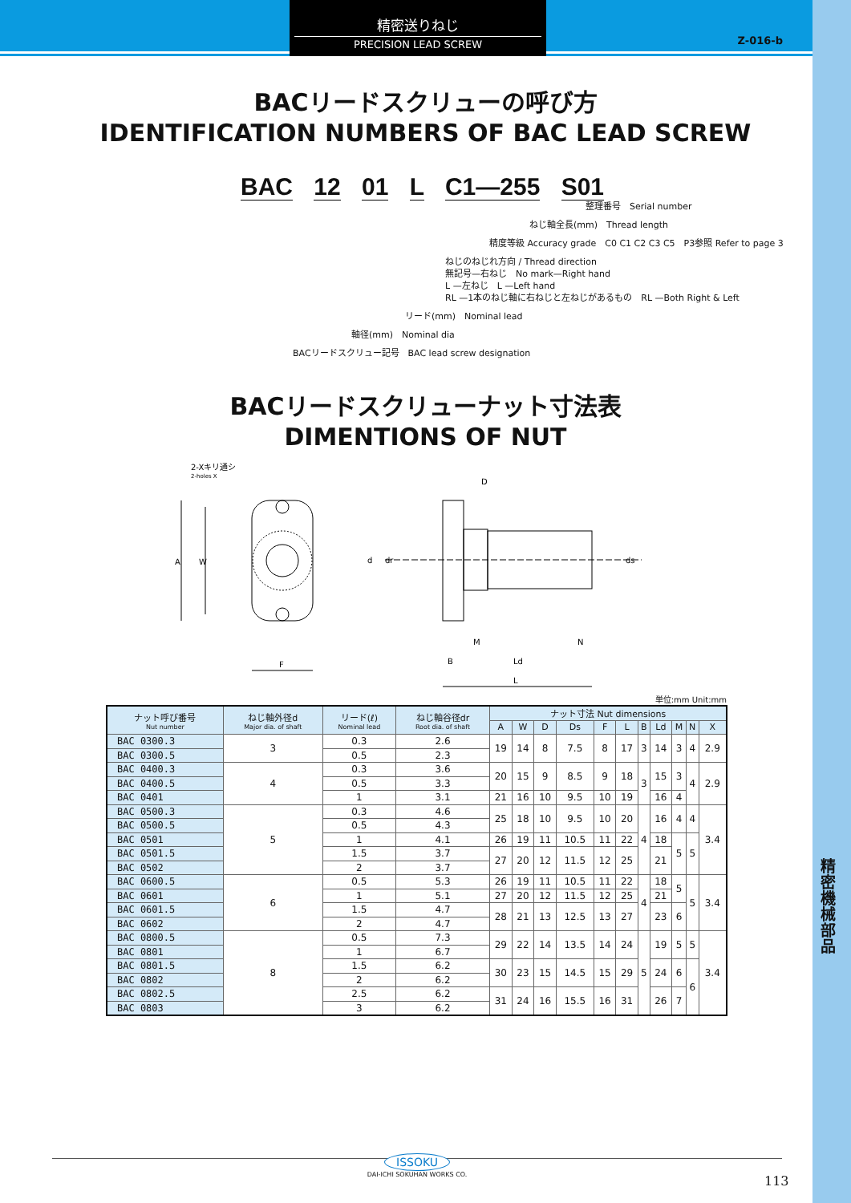精密送りねじ
PRECISION LEAD SCREW
Z-016-b
精密機械部品
BACリードスクリューの呼び方
IDENTIFICATION NUMBERS OF BAC LEAD SCREW
BAC 12 01 L C1—255 S01
整理番号　Serial number
ねじ軸全長(mm)　Thread length
精度等級 Accuracy grade　C0 C1 C2 C3 C5　P3参照 Refer to page 3
ねじのねじれ方向 / Thread direction
無記号—右ねじ　No mark—Right hand
L —左ねじ　L —Left hand
RL —1本のねじ軸に右ねじと左ねじがあるもの　RL —Both Right & Left
リード(mm)　Nominal lead
軸径(mm)　Nominal dia
BACリードスクリュー記号　BAC lead screw designation
BACリードスクリューナット寸法表
DIMENTIONS OF NUT
2-Xキリ通シ
2-holes X
A
W
F
D
d
dr
ds
M
N
B
Ld
L
単位:mm Unit:mm
| ナット呼び番号 Nut number | ねじ軸外径d Major dia. of shaft | リード(ℓ) Nominal lead | ねじ軸谷径dr Root dia. of shaft | ナット寸法 Nut dimensions | | | | | | | | | | |
| --- | --- | --- | --- | --- | --- | --- | --- | --- | --- | --- | --- | --- | --- | --- |
| | | | | A | W | D | Ds | F | L | B | Ld | M | N | X |
| BAC 0300.3 | 3 | 0.3 | 2.6 | 19 | 14 | 8 | 7.5 | 8 | 17 | 3 | 14 | 3 | 4 | 2.9 |
| BAC 0300.5 | | 0.5 | 2.3 | | | | | | | | | | | |
| BAC 0400.3 | 4 | 0.3 | 3.6 | 20 | 15 | 9 | 8.5 | 9 | 18 | 3 | 15 | 3 | 4 | 2.9 |
| BAC 0400.5 | | 0.5 | 3.3 | | | | | | | | | | | |
| BAC 0401 | | 1 | 3.1 | 21 | 16 | 10 | 9.5 | 10 | 19 | | 16 | 4 | | |
| BAC 0500.3 | 5 | 0.3 | 4.6 | 25 | 18 | 10 | 9.5 | 10 | 20 | 4 | 16 | 4 | 4 | 3.4 |
| BAC 0500.5 | | 0.5 | 4.3 | | | | | | | | | | | |
| BAC 0501 | | 1 | 4.1 | 26 | 19 | 11 | 10.5 | 11 | 22 | | 18 | 5 | 5 | |
| BAC 0501.5 | | 1.5 | 3.7 | 27 | 20 | 12 | 11.5 | 12 | 25 | | 21 | | | |
| BAC 0502 | | 2 | 3.7 | | | | | | | | | | | |
| BAC 0600.5 | 6 | 0.5 | 5.3 | 26 | 19 | 11 | 10.5 | 11 | 22 | 4 | 18 | 5 | 5 | 3.4 |
| BAC 0601 | | 1 | 5.1 | 27 | 20 | 12 | 11.5 | 12 | 25 | | 21 | | | |
| BAC 0601.5 | | 1.5 | 4.7 | 28 | 21 | 13 | 12.5 | 13 | 27 | | 23 | 6 | | |
| BAC 0602 | | 2 | 4.7 | | | | | | | | | | | |
| BAC 0800.5 | 8 | 0.5 | 7.3 | 29 | 22 | 14 | 13.5 | 14 | 24 | 5 | 19 | 5 | 5 | 3.4 |
| BAC 0801 | | 1 | 6.7 | | | | | | | | | | | |
| BAC 0801.5 | | 1.5 | 6.2 | 30 | 23 | 15 | 14.5 | 15 | 29 | | 24 | 6 | 6 | |
| BAC 0802 | | 2 | 6.2 | | | | | | | | | | | |
| BAC 0802.5 | | 2.5 | 6.2 | 31 | 24 | 16 | 15.5 | 16 | 31 | | 26 | 7 | | |
| BAC 0803 | | 3 | 6.2 | | | | | | | | | | | |
ISSOKU
DAI-ICHI SOKUHAN WORKS CO.
113